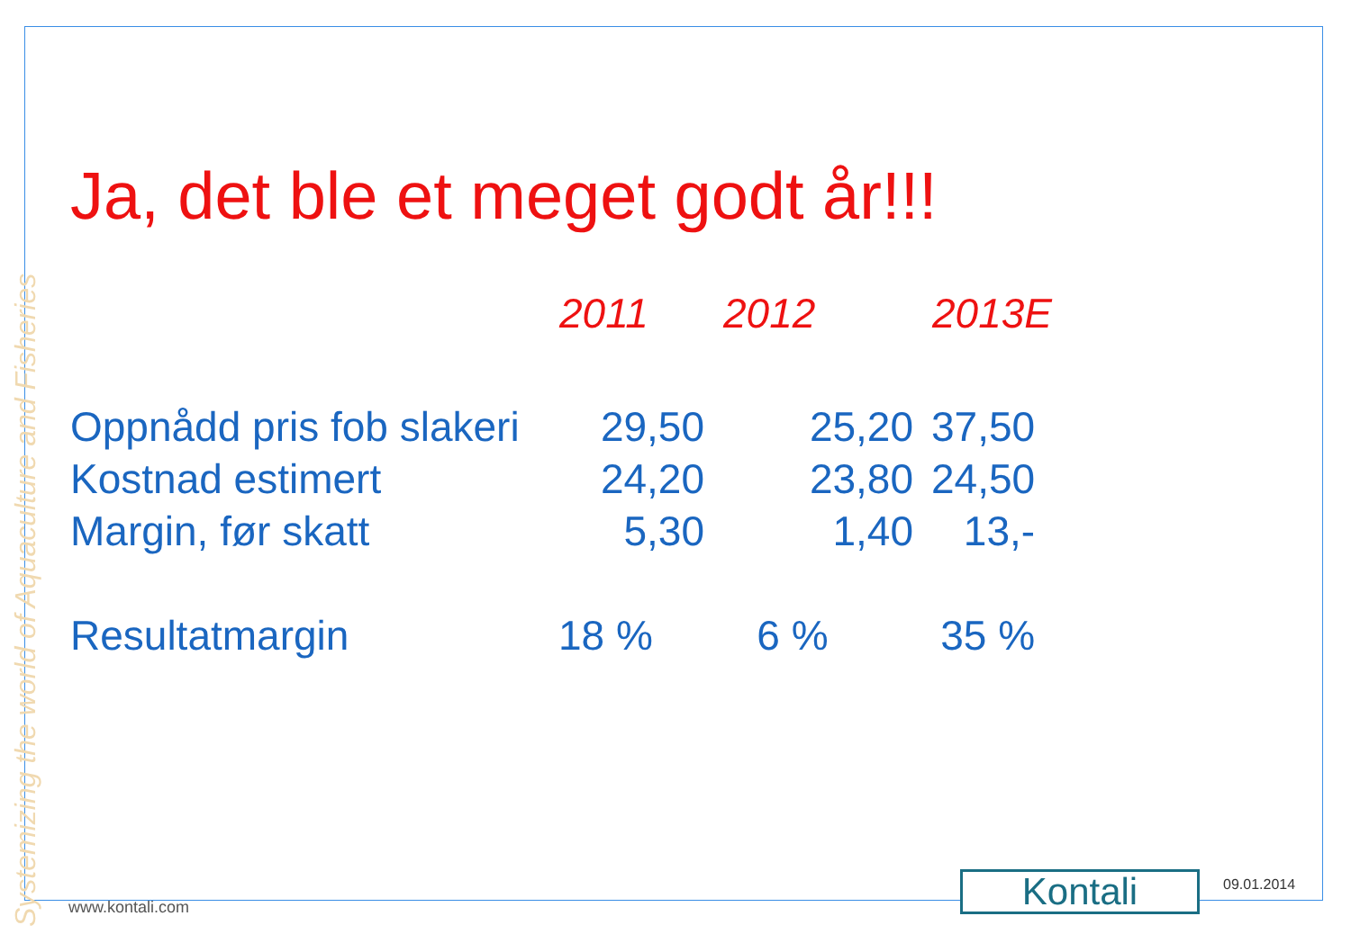Systemizing the world of Aquaculture and Fisheries
Ja, det ble et meget godt år!!!
| | 2011 | 2012 | 2013E |
| --- | --- | --- | --- |
| Oppnådd pris fob slakeri | 29,50 | 25,20 | 37,50 |
| Kostnad estimert | 24,20 | 23,80 | 24,50 |
| Margin, før skatt | 5,30 | 1,40 | 13,- |
| Resultatmargin | 18 % | 6 % | 35 % |
www.kontali.com Kontali 09.01.2014